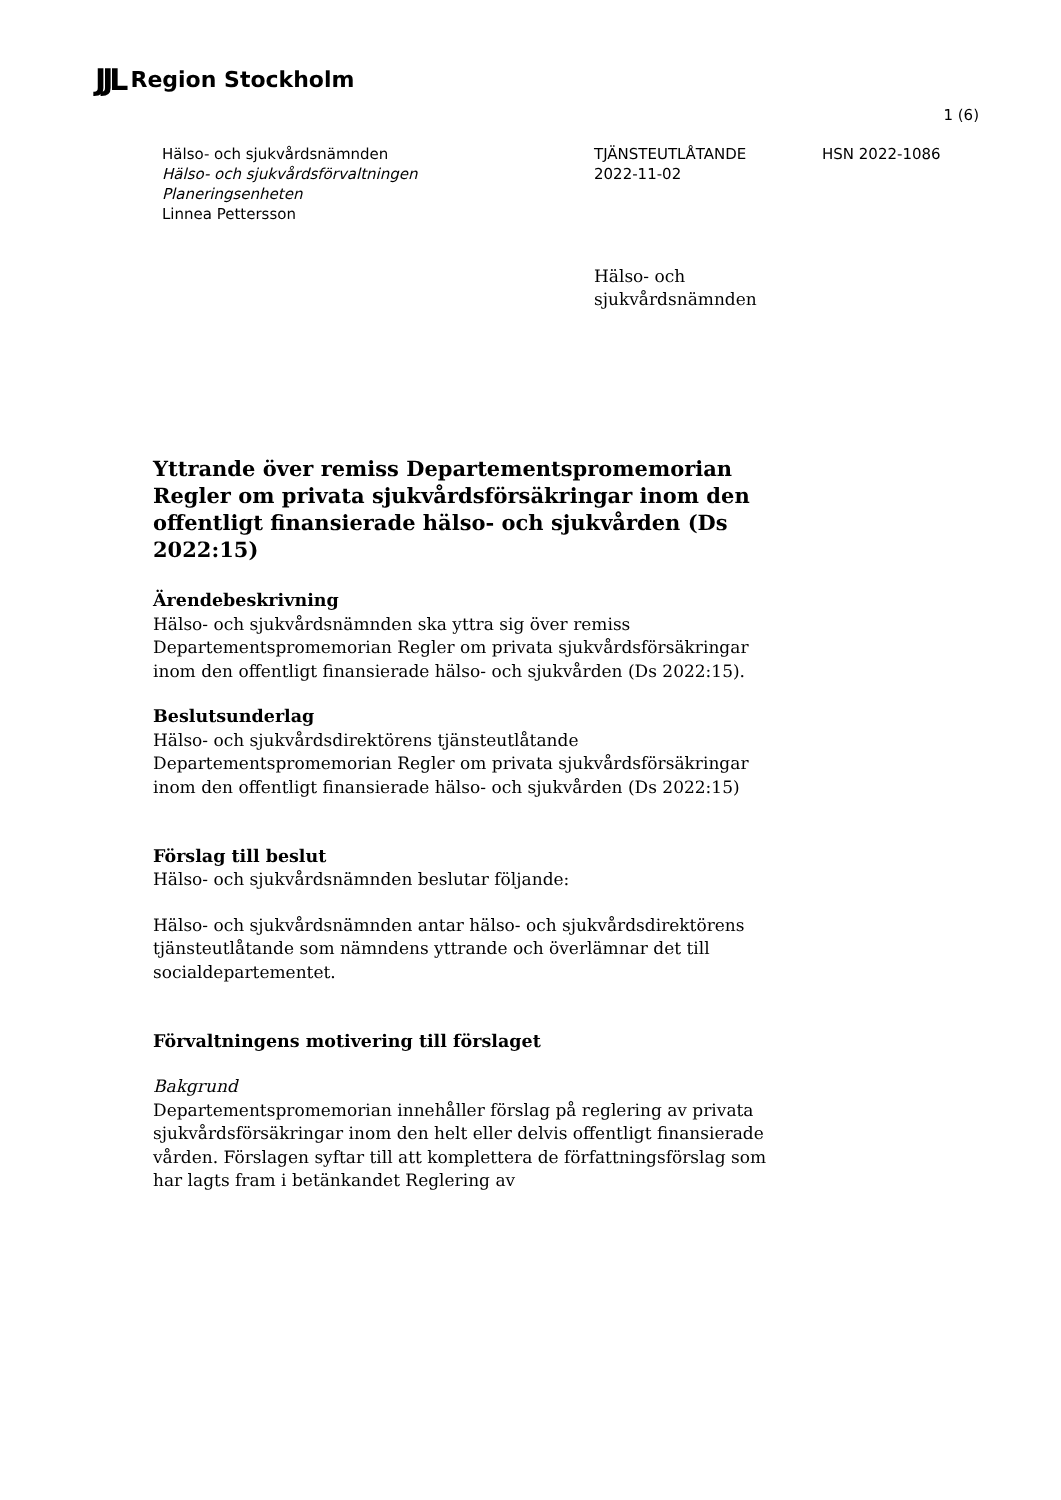JJL Region Stockholm
1 (6)
Hälso- och sjukvårdsnämnden
Hälso- och sjukvårdsförvaltningen
Planeringsenheten
Linnea Pettersson
TJÄNSTEUTLÅTANDE
2022-11-02
HSN 2022-1086
Hälso- och
sjukvårdsnämnden
Yttrande över remiss Departementspromemorian Regler om privata sjukvårdsförsäkringar inom den offentligt finansierade hälso- och sjukvården (Ds 2022:15)
Ärendebeskrivning
Hälso- och sjukvårdsnämnden ska yttra sig över remiss Departementspromemorian Regler om privata sjukvårdsförsäkringar inom den offentligt finansierade hälso- och sjukvården (Ds 2022:15).
Beslutsunderlag
Hälso- och sjukvårdsdirektörens tjänsteutlåtande
Departementspromemorian Regler om privata sjukvårdsförsäkringar inom den offentligt finansierade hälso- och sjukvården (Ds 2022:15)
Förslag till beslut
Hälso- och sjukvårdsnämnden beslutar följande:
Hälso- och sjukvårdsnämnden antar hälso- och sjukvårdsdirektörens tjänsteutlåtande som nämndens yttrande och överlämnar det till socialdepartementet.
Förvaltningens motivering till förslaget
Bakgrund
Departementspromemorian innehåller förslag på reglering av privata sjukvårdsförsäkringar inom den helt eller delvis offentligt finansierade vården. Förslagen syftar till att komplettera de författningsförslag som har lagts fram i betänkandet Reglering av